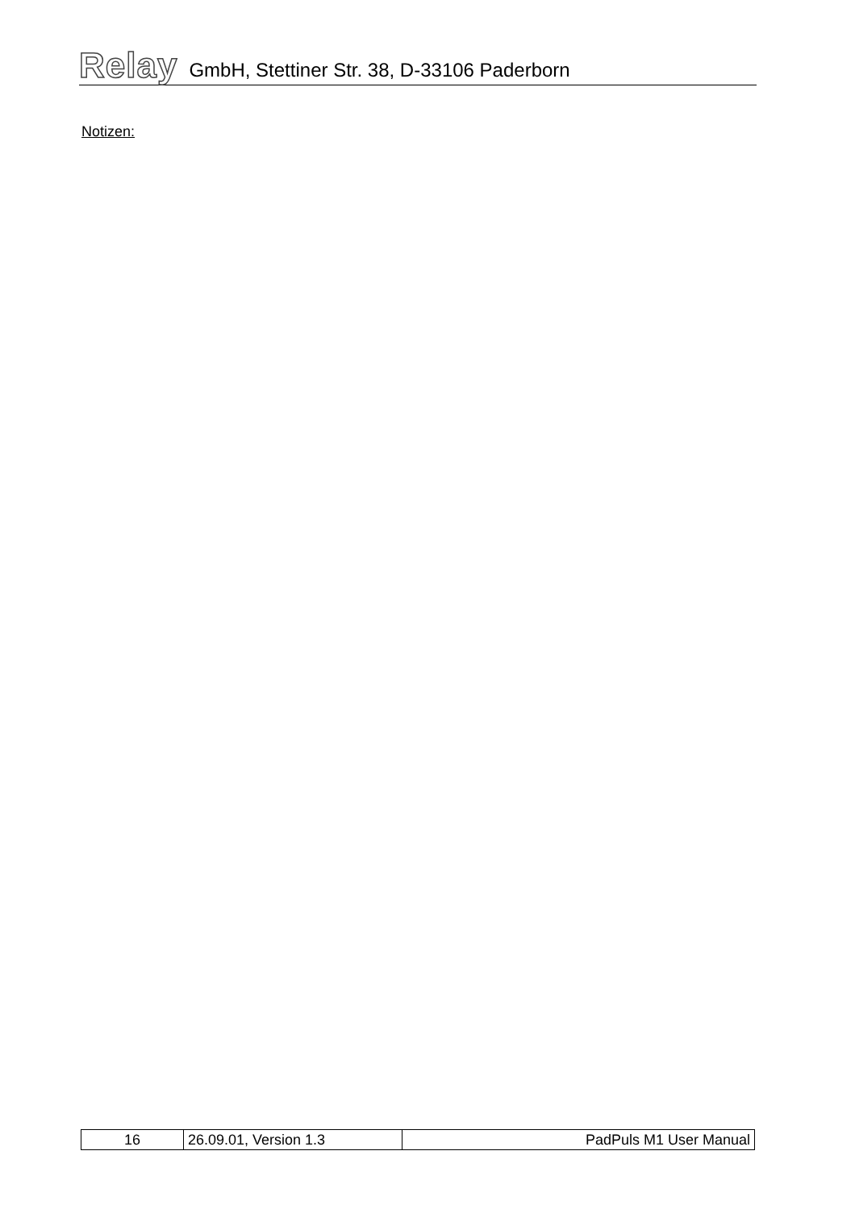Relay GmbH, Stettiner Str. 38, D-33106 Paderborn
Notizen:
| 16 | 26.09.01, Version 1.3 | PadPuls M1 User Manual |